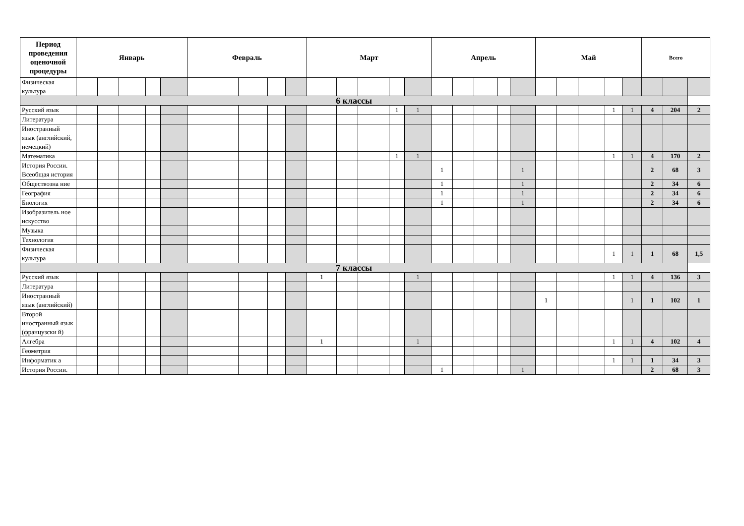| Период проведения оценочной процедуры | Январь | | | | | Февраль | | | | | Март | | | | | Апрель | | | | | Май | | | | | Всего | | |
| --- | --- | --- | --- | --- | --- | --- | --- | --- | --- | --- | --- | --- | --- | --- | --- | --- | --- | --- | --- | --- | --- | --- | --- | --- | --- | --- | --- | --- |
| Физическая культура | | | | | | | | | | | | | | | | | | | | | | | | | | | | |
| 6 классы | | | | | | | | | | | | | | | | | | | | | | | | | | | | |
| Русский язык | | | | | | | | | | | | | | 1 | 1 | | | | | | | | | 1 | 1 | 4 | 204 | 2 |
| Литература | | | | | | | | | | | | | | | | | | | | | | | | | | | | |
| Иностранный язык (английский, немецкий) | | | | | | | | | | | | | | | | | | | | | | | | | | | | |
| Математика | | | | | | | | | | | | | | 1 | 1 | | | | | | | | | 1 | 1 | 4 | 170 | 2 |
| История России. Всеобщая история | | | | | | | | | | | | | | | | 1 | | | | 1 | | | | | | 2 | 68 | 3 |
| Обществозна ние | | | | | | | | | | | | | | | | 1 | | | | 1 | | | | | | 2 | 34 | 6 |
| География | | | | | | | | | | | | | | | | 1 | | | | 1 | | | | | | 2 | 34 | 6 |
| Биология | | | | | | | | | | | | | | | | 1 | | | | 1 | | | | | | 2 | 34 | 6 |
| Изобразитель ное искусство | | | | | | | | | | | | | | | | | | | | | | | | | | | | |
| Музыка | | | | | | | | | | | | | | | | | | | | | | | | | | | | |
| Технология | | | | | | | | | | | | | | | | | | | | | | | | | | | | |
| Физическая культура | | | | | | | | | | | | | | | | | | | | | | | | 1 | 1 | 1 | 68 | 1,5 |
| 7 классы | | | | | | | | | | | | | | | | | | | | | | | | | | | | |
| Русский язык | | | | | | | | | | | 1 | | | | 1 | | | | | | | | | 1 | 1 | 4 | 136 | 3 |
| Литература | | | | | | | | | | | | | | | | | | | | | | | | | | | | |
| Иностранный язык (английский) | | | | | | | | | | | | | | | | | | | | | 1 | | | | 1 | 1 | 102 | 1 |
| Второй иностранный язык (французски й) | | | | | | | | | | | | | | | | | | | | | | | | | | | | |
| Алгебра | | | | | | | | | | | 1 | | | | 1 | | | | | | | | | 1 | 1 | 4 | 102 | 4 |
| Геометрия | | | | | | | | | | | | | | | | | | | | | | | | | | | | |
| Информатик а | | | | | | | | | | | | | | | | | | | | | | | | 1 | 1 | 1 | 34 | 3 |
| История России. | | | | | | | | | | | | | | | | 1 | | | | 1 | | | | | | 2 | 68 | 3 |